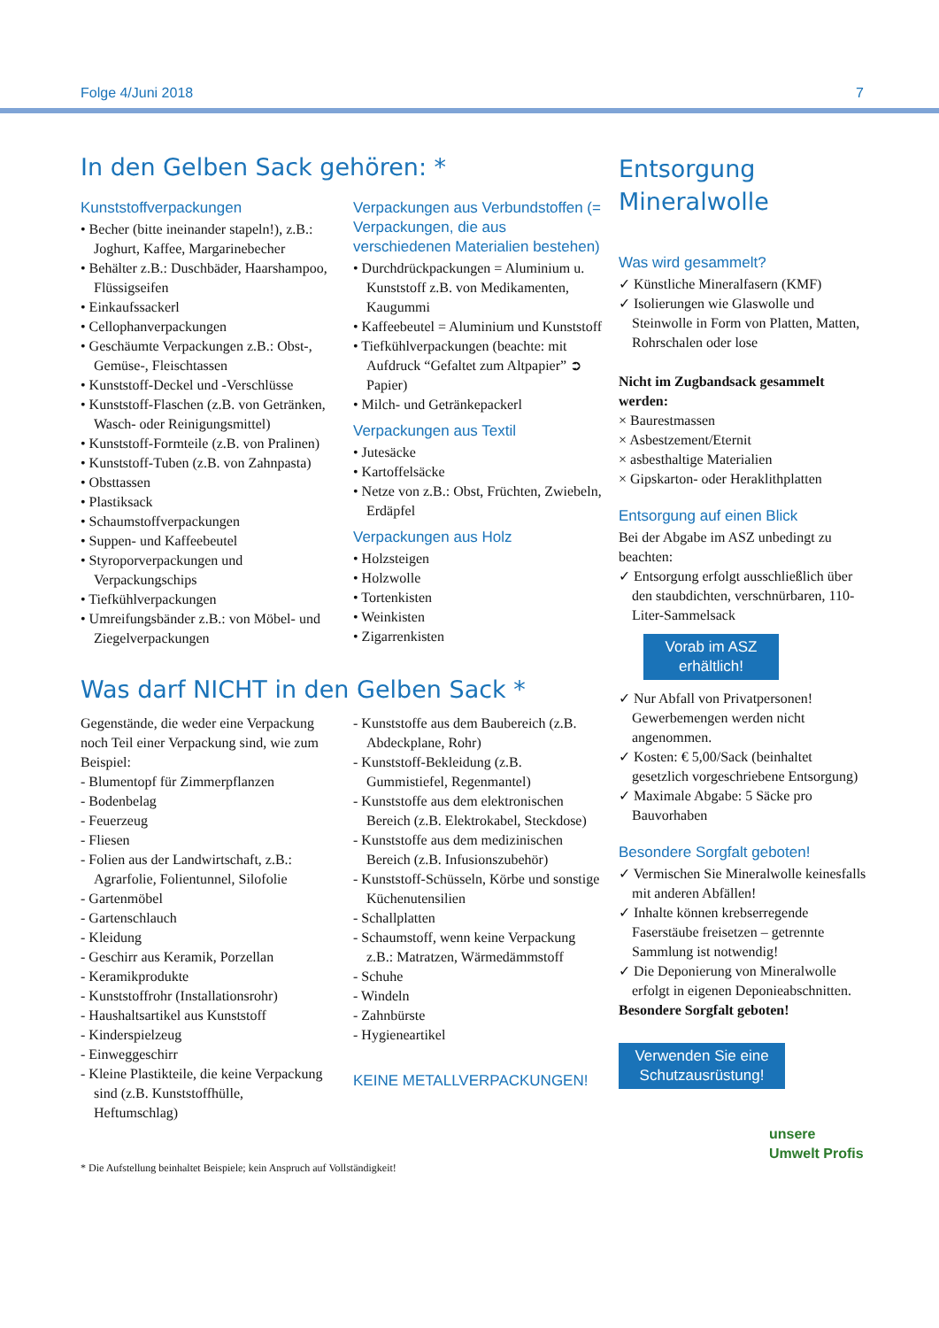Folge 4/Juni 2018 7
In den Gelben Sack gehören: *
Kunststoffverpackungen
• Becher (bitte ineinander stapeln!), z.B.: Joghurt, Kaffee, Margarinebecher
• Behälter z.B.: Duschbäder, Haarshampoo, Flüssigseifen
• Einkaufssackerl
• Cellophanverpackungen
• Geschäumte Verpackungen z.B.: Obst-, Gemüse-, Fleischtassen
• Kunststoff-Deckel und -Verschlüsse
• Kunststoff-Flaschen (z.B. von Getränken, Wasch- oder Reinigungsmittel)
• Kunststoff-Formteile (z.B. von Pralinen)
• Kunststoff-Tuben (z.B. von Zahnpasta)
• Obsttassen
• Plastiksack
• Schaumstoffverpackungen
• Suppen- und Kaffeebeutel
• Styroporverpackungen und Verpackungschips
• Tiefkühlverpackungen
• Umreifungsbänder z.B.: von Möbel- und Ziegelverpackungen
Verpackungen aus Verbundstoffen (= Verpackungen, die aus verschiedenen Materialien bestehen)
• Durchdrückpackungen = Aluminium u. Kunststoff z.B. von Medikamenten, Kaugummi
• Kaffeebeutel = Aluminium und Kunststoff
• Tiefkühlverpackungen (beachte: mit Aufdruck “Gefaltet zum Altpapier” ➲ Papier)
• Milch- und Getränkepackerl
Verpackungen aus Textil
• Jutesäcke
• Kartoffelsäcke
• Netze von z.B.: Obst, Früchten, Zwiebeln, Erdäpfel
Verpackungen aus Holz
• Holzsteigen
• Holzwolle
• Tortenkisten
• Weinkisten
• Zigarrenkisten
Was darf NICHT in den Gelben Sack *
Gegenstände, die weder eine Verpackung noch Teil einer Verpackung sind, wie zum Beispiel:
- Blumentopf für Zimmerpflanzen
- Bodenbelag
- Feuerzeug
- Fliesen
- Folien aus der Landwirtschaft, z.B.: Agrarfolie, Folientunnel, Silofolie
- Gartenmöbel
- Gartenschlauch
- Kleidung
- Geschirr aus Keramik, Porzellan
- Keramikprodukte
- Kunststoffrohr (Installationsrohr)
- Haushaltsartikel aus Kunststoff
- Kinderspielzeug
- Einweggeschirr
- Kleine Plastikteile, die keine Verpackung sind (z.B. Kunststoffhülle, Heftumschlag)
- Kunststoffe aus dem Baubereich (z.B. Abdeckplane, Rohr)
- Kunststoff-Bekleidung (z.B. Gummistiefel, Regenmantel)
- Kunststoffe aus dem elektronischen Bereich (z.B. Elektrokabel, Steckdose)
- Kunststoffe aus dem medizinischen Bereich (z.B. Infusionszubehör)
- Kunststoff-Schüsseln, Körbe und sonstige Küchenutensilien
- Schallplatten
- Schaumstoff, wenn keine Verpackung z.B.: Matratzen, Wärmedämmstoff
- Schuhe
- Windeln
- Zahnbürste
- Hygieneartikel
KEINE METALLVERPACKUNGEN!
* Die Aufstellung beinhaltet Beispiele; kein Anspruch auf Vollständigkeit!
Entsorgung
Mineralwolle
Was wird gesammelt?
✓ Künstliche Mineralfasern (KMF)
✓ Isolierungen wie Glaswolle und Steinwolle in Form von Platten, Matten, Rohrschalen oder lose
Nicht im Zugbandsack gesammelt werden:
× Baurestmassen
× Asbestzement/Eternit
× asbesthaltige Materialien
× Gipskarton- oder Heraklithplatten
Entsorgung auf einen Blick
Bei der Abgabe im ASZ unbedingt zu beachten:
✓ Entsorgung erfolgt ausschließlich über den staubdichten, verschnürbaren, 110-Liter-Sammelsack
Vorab im ASZ erhältlich!
✓ Nur Abfall von Privatpersonen! Gewerbemengen werden nicht angenommen.
✓ Kosten: € 5,00/Sack (beinhaltet gesetzlich vorgeschriebene Entsorgung)
✓ Maximale Abgabe: 5 Säcke pro Bauvorhaben
Besondere Sorgfalt geboten!
✓ Vermischen Sie Mineralwolle keinesfalls mit anderen Abfällen!
✓ Inhalte können krebserregende Faserstäube freisetzen – getrennte Sammlung ist notwendig!
✓ Die Deponierung von Mineralwolle erfolgt in eigenen Deponieabschnitten.
Besondere Sorgfalt geboten!
Verwenden Sie eine Schutzausrüstung!
unsere Umwelt Profis